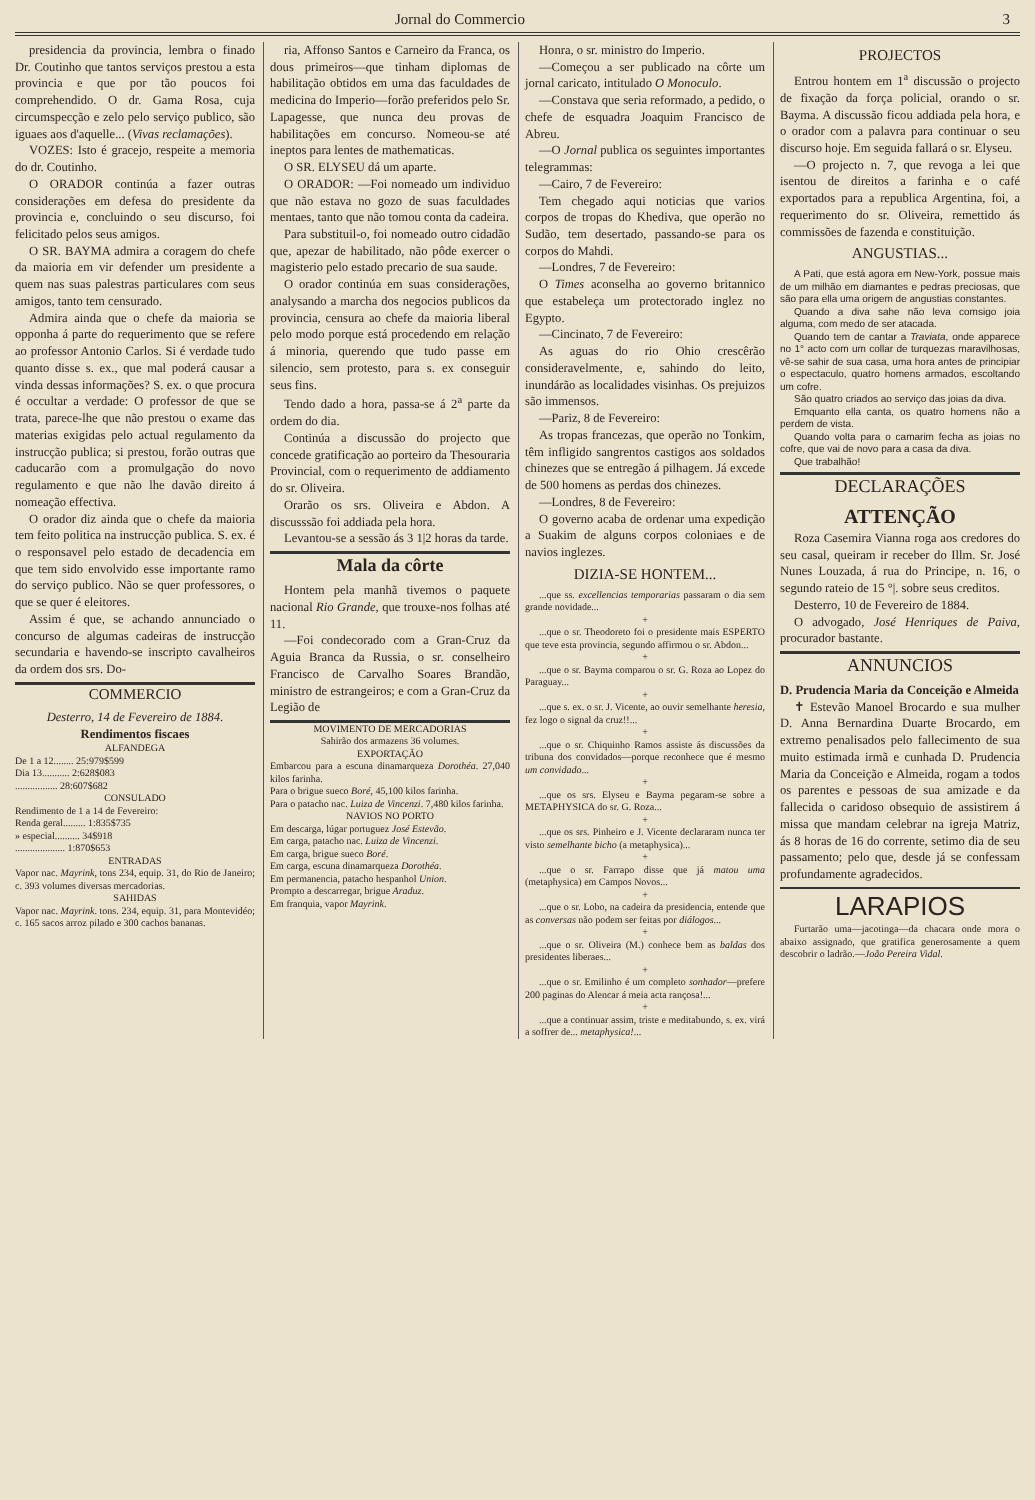Jornal do Commercio 3
presidencia da provincia, lembra o finado Dr. Coutinho que tantos serviços prestou a esta provincia e que por tão poucos foi comprehendido. O dr. Gama Rosa, cuja circumspecção e zelo pelo serviço publico, são iguaes aos d'aquelle... (Vivas reclamações).
VOZES: Isto é gracejo, respeite a memoria do dr. Coutinho.
O ORADOR continúa a fazer outras considerações em defesa do presidente da provincia e, concluindo o seu discurso, foi felicitado pelos seus amigos.
O SR. BAYMA admira a coragem do chefe da maioria em vir defender um presidente a quem nas suas palestras particulares com seus amigos, tanto tem censurado.
Admira ainda que o chefe da maioria se opponha á parte do requerimento que se refere ao professor Antonio Carlos. Si é verdade tudo quanto disse s. ex., que mal poderá causar a vinda dessas informações? S. ex. o que procura é occultar a verdade: O professor de que se trata, parece-lhe que não prestou o exame das materias exigidas pelo actual regulamento da instrucção publica; si prestou, forão outras que caducarão com a promulgação do novo regulamento e que não lhe davão direito á nomeação effectiva.
O orador diz ainda que o chefe da maioria tem feito politica na instrucção publica. S. ex. é o responsavel pelo estado de decadencia em que tem sido envolvido esse importante ramo do serviço publico. Não se quer professores, o que se quer é eleitores.
Assim é que, se achando annunciado o concurso de algumas cadeiras de instrucção secundaria e havendo-se inscripto cavalheiros da ordem dos srs. Do-
COMMERCIO
Desterro, 14 de Fevereiro de 1884.
Rendimentos fiscaes
ALFANDEGA
De 1 a 12........ 25:979$599
Dia 13........... 2:628$083
................. 28:607$682
CONSULADO
Rendimento de 1 a 14 de Fevereiro:
Renda geral......... 1:835$735
» especial.......... 34$918
.................... 1:870$653
ENTRADAS
Vapor nac. Mayrink, tons 234, equip. 31, do Rio de Janeiro; c. 393 volumes diversas mercadorias.
SAHIDAS
Vapor nac. Mayrink. tons. 234, equip. 31, para Montevidéo; c. 165 sacos arroz pilado e 300 cachos bananas.
ria, Affonso Santos e Carneiro da Franca, os dous primeiros—que tinham diplomas de habilitação obtidos em uma das faculdades de medicina do Imperio—forão preferidos pelo Sr. Lapagesse, que nunca deu provas de habilitações em concurso. Nomeou-se até ineptos para lentes de mathematicas.
O SR. ELYSEU dá um aparte.
O ORADOR: —Foi nomeado um individuo que não estava no gozo de suas faculdades mentaes, tanto que não tomou conta da cadeira.
Para substituil-o, foi nomeado outro cidadão que, apezar de habilitado, não pôde exercer o magisterio pelo estado precario de sua saude.
O orador continúa em suas considerações, analysando a marcha dos negocios publicos da provincia, censura ao chefe da maioria liberal pelo modo porque está procedendo em relação á minoria, querendo que tudo passe em silencio, sem protesto, para s. ex conseguir seus fins.
Tendo dado a hora, passa-se á 2<sup>a</sup> parte da ordem do dia.
Continúa a discussão do projecto que concede gratificação ao porteiro da Thesouraria Provincial, com o requerimento de addiamento do sr. Oliveira.
Orarão os srs. Oliveira e Abdon. A discusssão foi addiada pela hora.
Levantou-se a sessão ás 3 1|2 horas da tarde.
Mala da côrte
Hontem pela manhã tivemos o paquete nacional Rio Grande, que trouxe-nos folhas até 11.
—Foi condecorado com a Gran-Cruz da Aguia Branca da Russia, o sr. conselheiro Francisco de Carvalho Soares Brandão, ministro de estrangeiros; e com a Gran-Cruz da Legião de
MOVIMENTO DE MERCADORIAS
Sahirão dos armazens 36 volumes.
EXPORTAÇÃO
Embarcou para a escuna dinamarqueza Dorothéa. 27,040 kilos farinha.
Para o brigue sueco Boré, 45,100 kilos farinha.
Para o patacho nac. Luiza de Vincenzi. 7,480 kilos farinha.
NAVIOS NO PORTO
Em descarga, lúgar portuguez José Estevão.
Em carga, patacho nac. Luiza de Vincenzi.
Em carga, brigue sueco Boré.
Em carga, escuna dinamarqueza Dorothéa.
Em permanencia, patacho hespanhol Union.
Prompto a descarregar, brigue Araduz.
Em franquia, vapor Mayrink.
Honra, o sr. ministro do Imperio.
—Começou a ser publicado na côrte um jornal caricato, intitulado O Monoculo.
—Constava que seria reformado, a pedido, o chefe de esquadra Joaquim Francisco de Abreu.
—O Jornal publica os seguintes importantes telegrammas:
—Cairo, 7 de Fevereiro:
Tem chegado aqui noticias que varios corpos de tropas do Khediva, que operão no Sudão, tem desertado, passando-se para os corpos do Mahdi.
—Londres, 7 de Fevereiro:
O Times aconselha ao governo britannico que estabeleça um protectorado inglez no Egypto.
—Cincinato, 7 de Fevereiro:
As aguas do rio Ohio crescêrão consideravelmente, e, sahindo do leito, inundárão as localidades visinhas. Os prejuizos são immensos.
—Pariz, 8 de Fevereiro:
As tropas francezas, que operão no Tonkim, têm infligido sangrentos castigos aos soldados chinezes que se entregão á pilhagem. Já excede de 500 homens as perdas dos chinezes.
—Londres, 8 de Fevereiro:
O governo acaba de ordenar uma expedição a Suakim de alguns corpos coloniaes e de navios inglezes.
DIZIA-SE HONTEM...
...que ss. excellencias temporarias passaram o dia sem grande novidade...
+
...que o sr. Theodoreto foi o presidente mais ESPERTO que teve esta provincia, segundo affirmou o sr. Abdon...
+
...que o sr. Bayma comparou o sr. G. Roza ao Lopez do Paraguay...
+
...que s. ex. o sr. J. Vicente, ao ouvir semelhante heresia, fez logo o signal da cruz!!...
+
...que o sr. Chiquinho Ramos assiste ás discussões da tribuna dos convidados—porque reconhece que é mesmo um convidado...
+
...que os srs. Elyseu e Bayma pegaram-se sobre a METAPHYSICA do sr. G. Roza...
+
...que os srs. Pinheiro e J. Vicente declararam nunca ter visto semelhante bicho (a metaphysica)...
+
...que o sr. Farrapo disse que já matou uma (metaphysica) em Campos Novos...
+
...que o sr. Lobo, na cadeira da presidencia, entende que as conversas não podem ser feitas por diálogos...
+
...que o sr. Oliveira (M.) conhece bem as baldas dos presidentes liberaes...
+
...que o sr. Emilinho é um completo sonhador—prefere 200 paginas do Alencar á meia acta rançosa!...
+
...que a continuar assim, triste e meditabundo, s. ex. virá a soffrer de... metaphysica!...
PROJECTOS
Entrou hontem em 1<sup>a</sup> discussão o projecto de fixação da força policial, orando o sr. Bayma. A discussão ficou addiada pela hora, e o orador com a palavra para continuar o seu discurso hoje. Em seguida fallará o sr. Elyseu.
—O projecto n. 7, que revoga a lei que isentou de direitos a farinha e o café exportados para a republica Argentina, foi, a requerimento do sr. Oliveira, remettido ás commissões de fazenda e constituição.
ANGUSTIAS...
A Pati, que está agora em New-York, possue mais de um milhão em diamantes e pedras preciosas, que são para ella uma origem de angustias constantes.
Quando a diva sahe não leva comsigo joia alguma, com medo de ser atacada.
Quando tem de cantar a Traviata, onde apparece no 1° acto com um collar de turquezas maravilhosas, vê-se sahir de sua casa, uma hora antes de principiar o espectaculo, quatro homens armados, escoltando um cofre.
São quatro criados ao serviço das joias da diva.
Emquanto ella canta, os quatro homens não a perdem de vista.
Quando volta para o camarim fecha as joias no cofre, que vai de novo para a casa da diva.
Que trabalhão!
DECLARAÇÕES
ATTENÇÃO
Roza Casemira Vianna roga aos credores do seu casal, queiram ir receber do Illm. Sr. José Nunes Louzada, á rua do Principe, n. 16, o segundo rateio de 15 °|. sobre seus creditos.
Desterro, 10 de Fevereiro de 1884.
O advogado, José Henriques de Paiva, procurador bastante.
ANNUNCIOS
D. Prudencia Maria da Conceição e Almeida
✝ Estevão Manoel Brocardo e sua mulher D. Anna Bernardina Duarte Brocardo, em extremo penalisados pelo fallecimento de sua muito estimada irmã e cunhada D. Prudencia Maria da Conceição e Almeida, rogam a todos os parentes e pessoas de sua amizade e da fallecida o caridoso obsequio de assistirem á missa que mandam celebrar na igreja Matriz, ás 8 horas de 16 do corrente, setimo dia de seu passamento; pelo que, desde já se confessam profundamente agradecidos.
LARAPIOS
Furtarão uma—jacotinga—da chacara onde mora o abaixo assignado, que gratifica generosamente a quem descobrir o ladrão.—João Pereira Vidal.